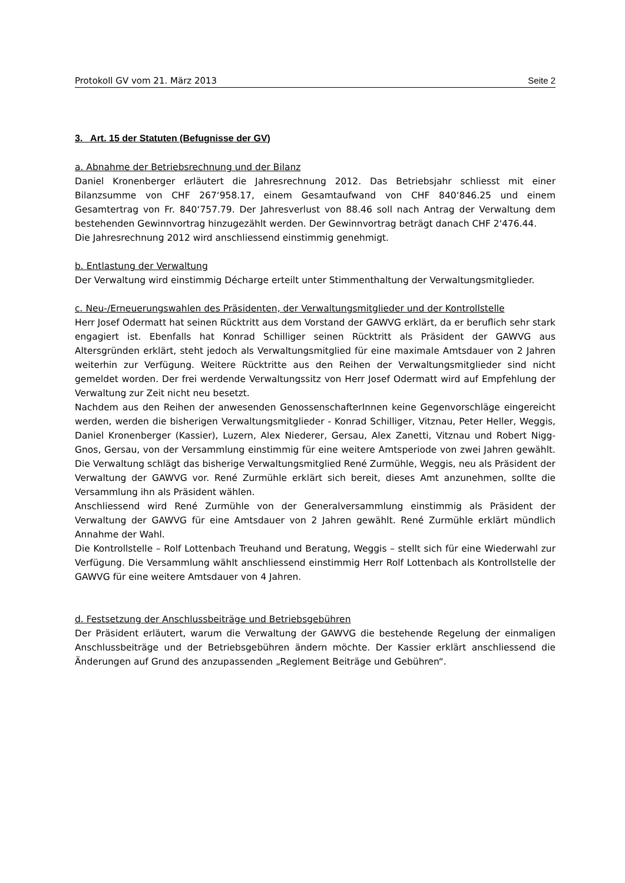Protokoll GV vom 21. März 2013 Seite 2
3. Art. 15 der Statuten (Befugnisse der GV)
a. Abnahme der Betriebsrechnung und der Bilanz
Daniel Kronenberger erläutert die Jahresrechnung 2012. Das Betriebsjahr schliesst mit einer Bilanzsumme von CHF 267‘958.17, einem Gesamtaufwand von CHF 840‘846.25 und einem Gesamtertrag von Fr. 840‘757.79. Der Jahresverlust von 88.46 soll nach Antrag der Verwaltung dem bestehenden Gewinnvortrag hinzugezählt werden. Der Gewinnvortrag beträgt danach CHF 2'476.44.
Die Jahresrechnung 2012 wird anschliessend einstimmig genehmigt.
b. Entlastung der Verwaltung
Der Verwaltung wird einstimmig Décharge erteilt unter Stimmenthaltung der Verwaltungsmitglieder.
c. Neu-/Erneuerungswahlen des Präsidenten, der Verwaltungsmitglieder und der Kontrollstelle
Herr Josef Odermatt hat seinen Rücktritt aus dem Vorstand der GAWVG erklärt, da er beruflich sehr stark engagiert ist. Ebenfalls hat Konrad Schilliger seinen Rücktritt als Präsident der GAWVG aus Altersgründen erklärt, steht jedoch als Verwaltungsmitglied für eine maximale Amtsdauer von 2 Jahren weiterhin zur Verfügung. Weitere Rücktritte aus den Reihen der Verwaltungsmitglieder sind nicht gemeldet worden. Der frei werdende Verwaltungssitz von Herr Josef Odermatt wird auf Empfehlung der Verwaltung zur Zeit nicht neu besetzt.
Nachdem aus den Reihen der anwesenden GenossenschafterInnen keine Gegenvorschläge eingereicht werden, werden die bisherigen Verwaltungsmitglieder - Konrad Schilliger, Vitznau, Peter Heller, Weggis, Daniel Kronenberger (Kassier), Luzern, Alex Niederer, Gersau, Alex Zanetti, Vitznau und Robert Nigg-Gnos, Gersau, von der Versammlung einstimmig für eine weitere Amtsperiode von zwei Jahren gewählt. Die Verwaltung schlägt das bisherige Verwaltungsmitglied René Zurmühle, Weggis, neu als Präsident der Verwaltung der GAWVG vor. René Zurmühle erklärt sich bereit, dieses Amt anzunehmen, sollte die Versammlung ihn als Präsident wählen.
Anschliessend wird René Zurmühle von der Generalversammlung einstimmig als Präsident der Verwaltung der GAWVG für eine Amtsdauer von 2 Jahren gewählt. René Zurmühle erklärt mündlich Annahme der Wahl.
Die Kontrollstelle – Rolf Lottenbach Treuhand und Beratung, Weggis – stellt sich für eine Wiederwahl zur Verfügung. Die Versammlung wählt anschliessend einstimmig Herr Rolf Lottenbach als Kontrollstelle der GAWVG für eine weitere Amtsdauer von 4 Jahren.
d. Festsetzung der Anschlussbeiträge und Betriebsgebühren
Der Präsident erläutert, warum die Verwaltung der GAWVG die bestehende Regelung der einmaligen Anschlussbeiträge und der Betriebsgebühren ändern möchte. Der Kassier erklärt anschliessend die Änderungen auf Grund des anzupassenden „Reglement Beiträge und Gebühren“.